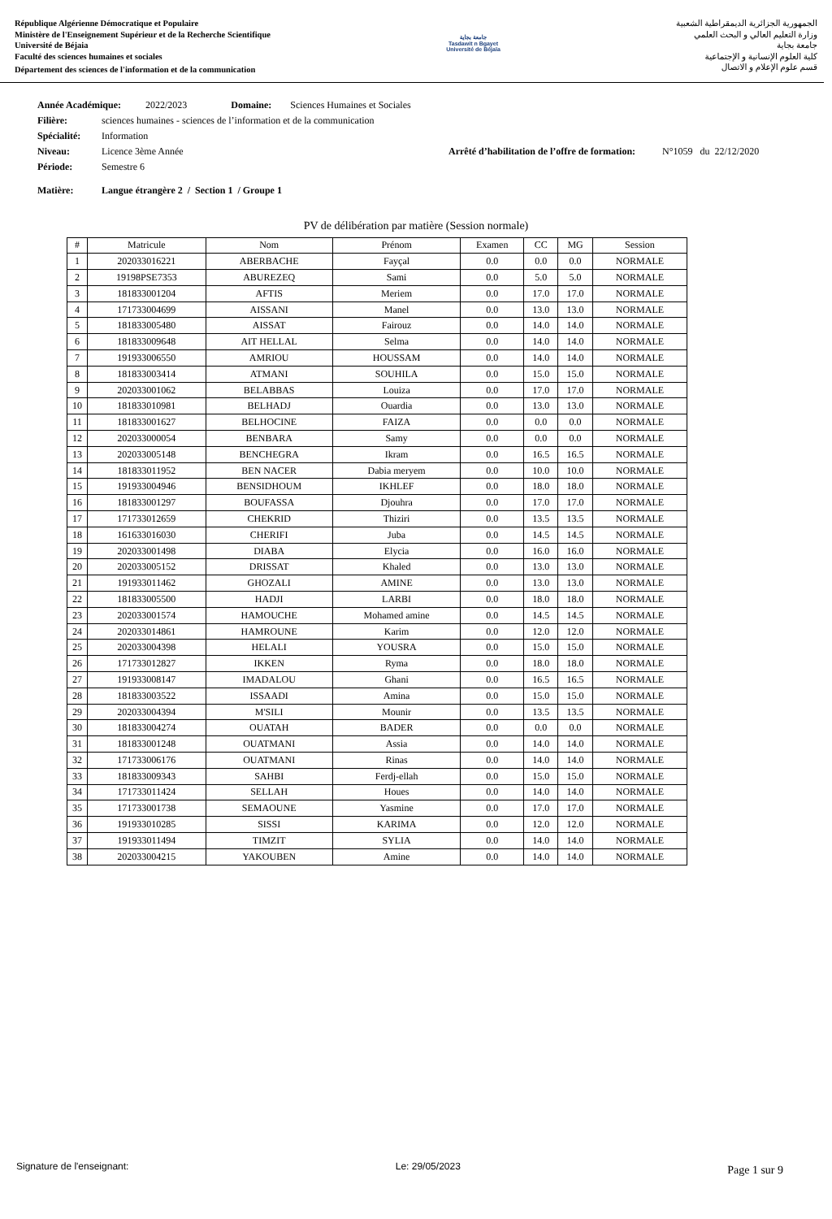République Algérienne Démocratique et Populaire
Ministère de l'Enseignement Supérieur et de la Recherche Scientifique
Université de Béjaia
Faculté des sciences humaines et sociales
Département des sciences de l'information et de la communication
جامعة بجاية
Tasdawit n Bgayet
Université de Béjaïa
الجمهورية الجزائرية الديمقراطية الشعبية
وزارة التعليم العالي و البحث العلمي
جامعة بجاية
كلية العلوم الإنسانية و الإجتماعية
قسم علوم الإعلام و الاتصال
Année Académique: 2022/2023 Domaine: Sciences Humaines et Sociales
Filière: sciences humaines - sciences de l’information et de la communication
Spécialité: Information
Niveau: Licence 3ème Année Arrêté d’habilitation de l’offre de formation: N°1059 du 22/12/2020
Période: Semestre 6
Matière: Langue étrangère 2 / Section 1 / Groupe 1
PV de délibération par matière (Session normale)
| # | Matricule | Nom | Prénom | Examen | CC | MG | Session |
| --- | --- | --- | --- | --- | --- | --- | --- |
| 1 | 202033016221 | ABERBACHE | Fayçal | 0.0 | 0.0 | 0.0 | NORMALE |
| 2 | 19198PSE7353 | ABUREZEQ | Sami | 0.0 | 5.0 | 5.0 | NORMALE |
| 3 | 181833001204 | AFTIS | Meriem | 0.0 | 17.0 | 17.0 | NORMALE |
| 4 | 171733004699 | AISSANI | Manel | 0.0 | 13.0 | 13.0 | NORMALE |
| 5 | 181833005480 | AISSAT | Fairouz | 0.0 | 14.0 | 14.0 | NORMALE |
| 6 | 181833009648 | AIT HELLAL | Selma | 0.0 | 14.0 | 14.0 | NORMALE |
| 7 | 191933006550 | AMRIOU | HOUSSAM | 0.0 | 14.0 | 14.0 | NORMALE |
| 8 | 181833003414 | ATMANI | SOUHILA | 0.0 | 15.0 | 15.0 | NORMALE |
| 9 | 202033001062 | BELABBAS | Louiza | 0.0 | 17.0 | 17.0 | NORMALE |
| 10 | 181833010981 | BELHADJ | Ouardia | 0.0 | 13.0 | 13.0 | NORMALE |
| 11 | 181833001627 | BELHOCINE | FAIZA | 0.0 | 0.0 | 0.0 | NORMALE |
| 12 | 202033000054 | BENBARA | Samy | 0.0 | 0.0 | 0.0 | NORMALE |
| 13 | 202033005148 | BENCHEGRA | Ikram | 0.0 | 16.5 | 16.5 | NORMALE |
| 14 | 181833011952 | BEN NACER | Dabia meryem | 0.0 | 10.0 | 10.0 | NORMALE |
| 15 | 191933004946 | BENSIDHOUM | IKHLEF | 0.0 | 18.0 | 18.0 | NORMALE |
| 16 | 181833001297 | BOUFASSA | Djouhra | 0.0 | 17.0 | 17.0 | NORMALE |
| 17 | 171733012659 | CHEKRID | Thiziri | 0.0 | 13.5 | 13.5 | NORMALE |
| 18 | 161633016030 | CHERIFI | Juba | 0.0 | 14.5 | 14.5 | NORMALE |
| 19 | 202033001498 | DIABA | Elycia | 0.0 | 16.0 | 16.0 | NORMALE |
| 20 | 202033005152 | DRISSAT | Khaled | 0.0 | 13.0 | 13.0 | NORMALE |
| 21 | 191933011462 | GHOZALI | AMINE | 0.0 | 13.0 | 13.0 | NORMALE |
| 22 | 181833005500 | HADJI | LARBI | 0.0 | 18.0 | 18.0 | NORMALE |
| 23 | 202033001574 | HAMOUCHE | Mohamed amine | 0.0 | 14.5 | 14.5 | NORMALE |
| 24 | 202033014861 | HAMROUNE | Karim | 0.0 | 12.0 | 12.0 | NORMALE |
| 25 | 202033004398 | HELALI | YOUSRA | 0.0 | 15.0 | 15.0 | NORMALE |
| 26 | 171733012827 | IKKEN | Ryma | 0.0 | 18.0 | 18.0 | NORMALE |
| 27 | 191933008147 | IMADALOU | Ghani | 0.0 | 16.5 | 16.5 | NORMALE |
| 28 | 181833003522 | ISSAADI | Amina | 0.0 | 15.0 | 15.0 | NORMALE |
| 29 | 202033004394 | M'SILI | Mounir | 0.0 | 13.5 | 13.5 | NORMALE |
| 30 | 181833004274 | OUATAH | BADER | 0.0 | 0.0 | 0.0 | NORMALE |
| 31 | 181833001248 | OUATMANI | Assia | 0.0 | 14.0 | 14.0 | NORMALE |
| 32 | 171733006176 | OUATMANI | Rinas | 0.0 | 14.0 | 14.0 | NORMALE |
| 33 | 181833009343 | SAHBI | Ferdj-ellah | 0.0 | 15.0 | 15.0 | NORMALE |
| 34 | 171733011424 | SELLAH | Houes | 0.0 | 14.0 | 14.0 | NORMALE |
| 35 | 171733001738 | SEMAOUNE | Yasmine | 0.0 | 17.0 | 17.0 | NORMALE |
| 36 | 191933010285 | SISSI | KARIMA | 0.0 | 12.0 | 12.0 | NORMALE |
| 37 | 191933011494 | TIMZIT | SYLIA | 0.0 | 14.0 | 14.0 | NORMALE |
| 38 | 202033004215 | YAKOUBEN | Amine | 0.0 | 14.0 | 14.0 | NORMALE |
Signature de l'enseignant: Le: 29/05/2023 Page 1 sur 9